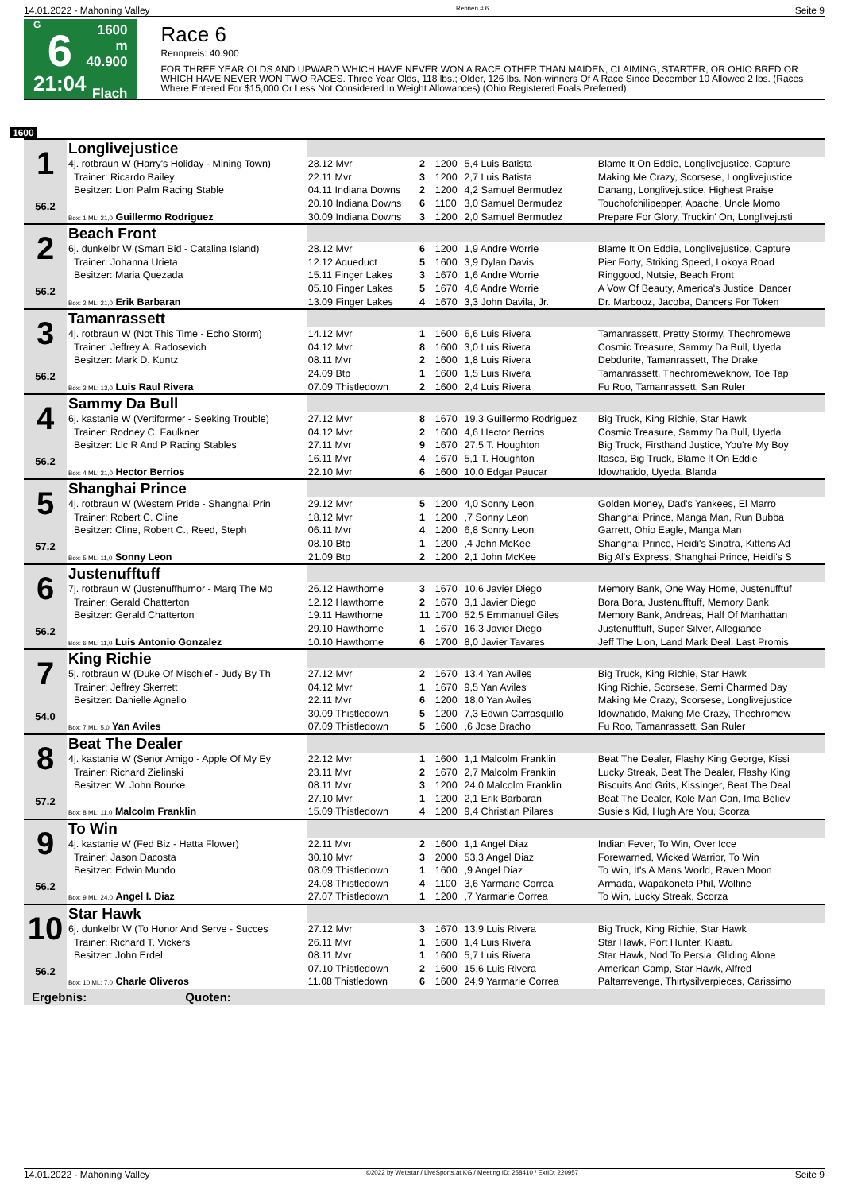14.01.2022 - Mahoning Valley Rennen # 6 Seite 9
G
6
21:04
1600 m
40.900
Flach
Race 6
Rennpreis: 40.900
FOR THREE YEAR OLDS AND UPWARD WHICH HAVE NEVER WON A RACE OTHER THAN MAIDEN, CLAIMING, STARTER, OR OHIO BRED OR WHICH HAVE NEVER WON TWO RACES. Three Year Olds, 118 lbs.; Older, 126 lbs. Non-winners Of A Race Since December 10 Allowed 2 lbs. (Races Where Entered For $15,000 Or Less Not Considered In Weight Allowances) (Ohio Registered Foals Preferred).
1600
| 1 56.2 | Longlivejustice | | | | | |
| | 4j. rotbraun W (Harry's Holiday - Mining Town) | 28.12 Mvr | 2 | 1200 | 5,4 Luis Batista | Blame It On Eddie, Longlivejustice, Capture |
| | Trainer: Ricardo Bailey | 22.11 Mvr | 3 | 1200 | 2,7 Luis Batista | Making Me Crazy, Scorsese, Longlivejustice |
| | Besitzer: Lion Palm Racing Stable | 04.11 Indiana Downs | 2 | 1200 | 4,2 Samuel Bermudez | Danang, Longlivejustice, Highest Praise |
| | | 20.10 Indiana Downs | 6 | 1100 | 3,0 Samuel Bermudez | Touchofchilipepper, Apache, Uncle Momo |
| | Box: 1 ML: 21,0 Guillermo Rodriguez | 30.09 Indiana Downs | 3 | 1200 | 2,0 Samuel Bermudez | Prepare For Glory, Truckin' On, Longlivejusti |
| 2 56.2 | Beach Front | | | | | |
| | 6j. dunkelbr W (Smart Bid - Catalina Island) | 28.12 Mvr | 6 | 1200 | 1,9 Andre Worrie | Blame It On Eddie, Longlivejustice, Capture |
| | Trainer: Johanna Urieta | 12.12 Aqueduct | 5 | 1600 | 3,9 Dylan Davis | Pier Forty, Striking Speed, Lokoya Road |
| | Besitzer: Maria Quezada | 15.11 Finger Lakes | 3 | 1670 | 1,6 Andre Worrie | Ringgood, Nutsie, Beach Front |
| | | 05.10 Finger Lakes | 5 | 1670 | 4,6 Andre Worrie | A Vow Of Beauty, America's Justice, Dancer |
| | Box: 2 ML: 21,0 Erik Barbaran | 13.09 Finger Lakes | 4 | 1670 | 3,3 John Davila, Jr. | Dr. Marbooz, Jacoba, Dancers For Token |
| 3 56.2 | Tamanrassett | | | | | |
| | 4j. rotbraun W (Not This Time - Echo Storm) | 14.12 Mvr | 1 | 1600 | 6,6 Luis Rivera | Tamanrassett, Pretty Stormy, Thechromewe |
| | Trainer: Jeffrey A. Radosevich | 04.12 Mvr | 8 | 1600 | 3,0 Luis Rivera | Cosmic Treasure, Sammy Da Bull, Uyeda |
| | Besitzer: Mark D. Kuntz | 08.11 Mvr | 2 | 1600 | 1,8 Luis Rivera | Debdurite, Tamanrassett, The Drake |
| | | 24.09 Btp | 1 | 1600 | 1,5 Luis Rivera | Tamanrassett, Thechromeweknow, Toe Tap |
| | Box: 3 ML: 13,0 Luis Raul Rivera | 07.09 Thistledown | 2 | 1600 | 2,4 Luis Rivera | Fu Roo, Tamanrassett, San Ruler |
| 4 56.2 | Sammy Da Bull | | | | | |
| | 6j. kastanie W (Vertiformer - Seeking Trouble) | 27.12 Mvr | 8 | 1670 | 19,3 Guillermo Rodriguez | Big Truck, King Richie, Star Hawk |
| | Trainer: Rodney C. Faulkner | 04.12 Mvr | 2 | 1600 | 4,6 Hector Berrios | Cosmic Treasure, Sammy Da Bull, Uyeda |
| | Besitzer: Llc R And P Racing Stables | 27.11 Mvr | 9 | 1670 | 27,5 T. Houghton | Big Truck, Firsthand Justice, You're My Boy |
| | | 16.11 Mvr | 4 | 1670 | 5,1 T. Houghton | Itasca, Big Truck, Blame It On Eddie |
| | Box: 4 ML: 21,0 Hector Berrios | 22.10 Mvr | 6 | 1600 | 10,0 Edgar Paucar | Idowhatido, Uyeda, Blanda |
| 5 57.2 | Shanghai Prince | | | | | |
| | 4j. rotbraun W (Western Pride - Shanghai Prin | 29.12 Mvr | 5 | 1200 | 4,0 Sonny Leon | Golden Money, Dad's Yankees, El Marro |
| | Trainer: Robert C. Cline | 18.12 Mvr | 1 | 1200 | ,7 Sonny Leon | Shanghai Prince, Manga Man, Run Bubba |
| | Besitzer: Cline, Robert C., Reed, Steph | 06.11 Mvr | 4 | 1200 | 6,8 Sonny Leon | Garrett, Ohio Eagle, Manga Man |
| | | 08.10 Btp | 1 | 1200 | ,4 John McKee | Shanghai Prince, Heidi's Sinatra, Kittens Ad |
| | Box: 5 ML: 11,0 Sonny Leon | 21.09 Btp | 2 | 1200 | 2,1 John McKee | Big Al's Express, Shanghai Prince, Heidi's S |
| 6 56.2 | Justenufftuff | | | | | |
| | 7j. rotbraun W (Justenuffhumor - Marq The Mo | 26.12 Hawthorne | 3 | 1670 | 10,6 Javier Diego | Memory Bank, One Way Home, Justenufftuf |
| | Trainer: Gerald Chatterton | 12.12 Hawthorne | 2 | 1670 | 3,1 Javier Diego | Bora Bora, Justenufftuff, Memory Bank |
| | Besitzer: Gerald Chatterton | 19.11 Hawthorne | 11 | 1700 | 52,5 Emmanuel Giles | Memory Bank, Andreas, Half Of Manhattan |
| | | 29.10 Hawthorne | 1 | 1670 | 16,3 Javier Diego | Justenufftuff, Super Silver, Allegiance |
| | Box: 6 ML: 11,0 Luis Antonio Gonzalez | 10.10 Hawthorne | 6 | 1700 | 8,0 Javier Tavares | Jeff The Lion, Land Mark Deal, Last Promis |
| 7 54.0 | King Richie | | | | | |
| | 5j. rotbraun W (Duke Of Mischief - Judy By Th | 27.12 Mvr | 2 | 1670 | 13,4 Yan Aviles | Big Truck, King Richie, Star Hawk |
| | Trainer: Jeffrey Skerrett | 04.12 Mvr | 1 | 1670 | 9,5 Yan Aviles | King Richie, Scorsese, Semi Charmed Day |
| | Besitzer: Danielle Agnello | 22.11 Mvr | 6 | 1200 | 18,0 Yan Aviles | Making Me Crazy, Scorsese, Longlivejustice |
| | | 30.09 Thistledown | 5 | 1200 | 7,3 Edwin Carrasquillo | Idowhatido, Making Me Crazy, Thechromew |
| | Box: 7 ML: 5,0 Yan Aviles | 07.09 Thistledown | 5 | 1600 | ,6 Jose Bracho | Fu Roo, Tamanrassett, San Ruler |
| 8 57.2 | Beat The Dealer | | | | | |
| | 4j. kastanie W (Senor Amigo - Apple Of My Ey | 22.12 Mvr | 1 | 1600 | 1,1 Malcolm Franklin | Beat The Dealer, Flashy King George, Kissi |
| | Trainer: Richard Zielinski | 23.11 Mvr | 2 | 1670 | 2,7 Malcolm Franklin | Lucky Streak, Beat The Dealer, Flashy King |
| | Besitzer: W. John Bourke | 08.11 Mvr | 3 | 1200 | 24,0 Malcolm Franklin | Biscuits And Grits, Kissinger, Beat The Deal |
| | | 27.10 Mvr | 1 | 1200 | 2,1 Erik Barbaran | Beat The Dealer, Kole Man Can, Ima Believ |
| | Box: 8 ML: 11,0 Malcolm Franklin | 15.09 Thistledown | 4 | 1200 | 9,4 Christian Pilares | Susie's Kid, Hugh Are You, Scorza |
| 9 56.2 | To Win | | | | | |
| | 4j. kastanie W (Fed Biz - Hatta Flower) | 22.11 Mvr | 2 | 1600 | 1,1 Angel Diaz | Indian Fever, To Win, Over Icce |
| | Trainer: Jason Dacosta | 30.10 Mvr | 3 | 2000 | 53,3 Angel Diaz | Forewarned, Wicked Warrior, To Win |
| | Besitzer: Edwin Mundo | 08.09 Thistledown | 1 | 1600 | ,9 Angel Diaz | To Win, It's A Mans World, Raven Moon |
| | | 24.08 Thistledown | 4 | 1100 | 3,6 Yarmarie Correa | Armada, Wapakoneta Phil, Wolfine |
| | Box: 9 ML: 24,0 Angel I. Diaz | 27.07 Thistledown | 1 | 1200 | ,7 Yarmarie Correa | To Win, Lucky Streak, Scorza |
| 10 56.2 | Star Hawk | | | | | |
| | 6j. dunkelbr W (To Honor And Serve - Succes | 27.12 Mvr | 3 | 1670 | 13,9 Luis Rivera | Big Truck, King Richie, Star Hawk |
| | Trainer: Richard T. Vickers | 26.11 Mvr | 1 | 1600 | 1,4 Luis Rivera | Star Hawk, Port Hunter, Klaatu |
| | Besitzer: John Erdel | 08.11 Mvr | 1 | 1600 | 5,7 Luis Rivera | Star Hawk, Nod To Persia, Gliding Alone |
| | | 07.10 Thistledown | 2 | 1600 | 15,6 Luis Rivera | American Camp, Star Hawk, Alfred |
| | Box: 10 ML: 7,0 Charle Oliveros | 11.08 Thistledown | 6 | 1600 | 24,9 Yarmarie Correa | Paltarrevenge, Thirtysilverpieces, Carissimo |
Ergebnis: Quoten:
14.01.2022 - Mahoning Valley ©2022 by Wettstar / LiveSports.at KG / Meeting ID: 258410 / ExtID: 220957 Seite 9